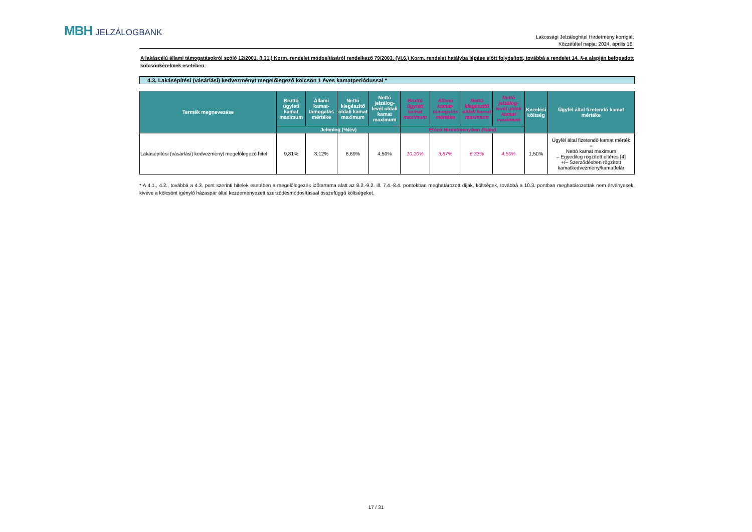MBH JELZÁLOGBANK
Lakossági Jelzáloghitel Hirdetmény korrigált
Közzététel napja: 2024. április 16.
A lakáscélú állami támogatásokról szóló 12/2001. (I.31.) Korm. rendelet módosításáról rendelkező 79/2003. (VI.6.) Korm. rendelet hatályba lépése előtt folyósított, továbbá a rendelet 14. §-a alapján befogadott kölcsönkérelmek esetében:
4.3. Lakásépítési (vásárlási) kedvezményt megelőlegező kölcsön 1 éves kamatperiódussal *
| Termék megnevezése | Bruttó ügyleti kamat maximum | Állami kamat-támogatás mértéke | Nettó kiegészítő oldali kamat maximum | Nettó jelzálog-levél oldali kamat maximum | Bruttó ügyleti kamat maximum | Állami kamat-támogatás mértéke | Nettó kiegészítő oldali kamat maximum | Nettó jelzálog-levél oldali kamat maximum | Kezelési költség | Ügyfél által fizetendő kamat mértéke |
| --- | --- | --- | --- | --- | --- | --- | --- | --- | --- | --- |
| | Jelenleg (%/év) | | | | Előző Hirdetményben (%/év) | | | | | |
| Lakásépítési (vásárlási) kedvezményt megelőlegező hitel | 9,81% | 3,12% | 6,69% | 4,50% | 10,20% | 3,87% | 6,33% | 4,50% | 1,50% | Ügyfél által fizetendő kamat mérték = Nettó kamat maximum – Egyedileg rögzített eltérés [4] +/– Szerződésben rögzített kamatkedvezmény/kamatfelár |
* A 4.1., 4.2., továbbá a 4.3. pont szerinti hitelek esetében a megelőlegezés időtartama alatt az 8.2.-9.2. ill. 7.4.-8.4. pontokban meghatározott díjak, költségek, továbbá a 10.3. pontban meghatározottak nem érvényesek, kivéve a kölcsönt igénylő házaspár által kezdeményezett szerződésmódosítással összefüggő költségeket.
17 / 31